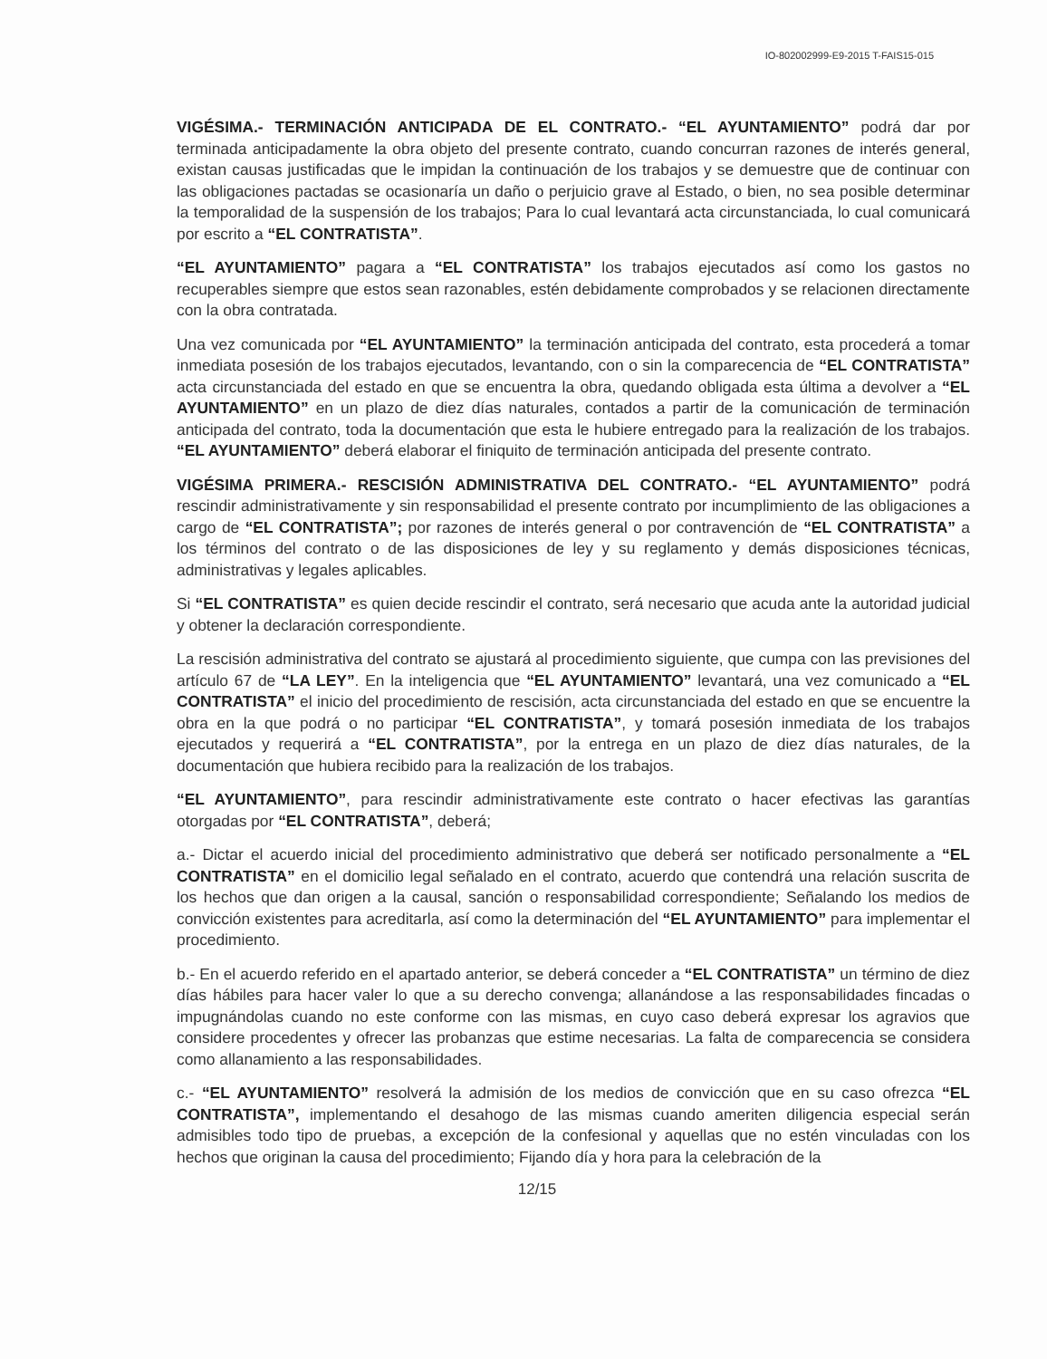IO-802002999-E9-2015 T-FAIS15-015
VIGÉSIMA.- TERMINACIÓN ANTICIPADA DE EL CONTRATO.- “EL AYUNTAMIENTO” podrá dar por terminada anticipadamente la obra objeto del presente contrato, cuando concurran razones de interés general, existan causas justificadas que le impidan la continuación de los trabajos y se demuestre que de continuar con las obligaciones pactadas se ocasionaría un daño o perjuicio grave al Estado, o bien, no sea posible determinar la temporalidad de la suspensión de los trabajos; Para lo cual levantará acta circunstanciada, lo cual comunicará por escrito a “EL CONTRATISTA”.
“EL AYUNTAMIENTO” pagara a “EL CONTRATISTA” los trabajos ejecutados así como los gastos no recuperables siempre que estos sean razonables, estén debidamente comprobados y se relacionen directamente con la obra contratada.
Una vez comunicada por “EL AYUNTAMIENTO” la terminación anticipada del contrato, esta procederá a tomar inmediata posesión de los trabajos ejecutados, levantando, con o sin la comparecencia de “EL CONTRATISTA” acta circunstanciada del estado en que se encuentra la obra, quedando obligada esta última a devolver a “EL AYUNTAMIENTO” en un plazo de diez días naturales, contados a partir de la comunicación de terminación anticipada del contrato, toda la documentación que esta le hubiere entregado para la realización de los trabajos. “EL AYUNTAMIENTO” deberá elaborar el finiquito de terminación anticipada del presente contrato.
VIGÉSIMA PRIMERA.- RESCISIÓN ADMINISTRATIVA DEL CONTRATO.- “EL AYUNTAMIENTO” podrá rescindir administrativamente y sin responsabilidad el presente contrato por incumplimiento de las obligaciones a cargo de “EL CONTRATISTA”; por razones de interés general o por contravención de “EL CONTRATISTA” a los términos del contrato o de las disposiciones de ley y su reglamento y demás disposiciones técnicas, administrativas y legales aplicables.
Si “EL CONTRATISTA” es quien decide rescindir el contrato, será necesario que acuda ante la autoridad judicial y obtener la declaración correspondiente.
La rescisión administrativa del contrato se ajustará al procedimiento siguiente, que cumpa con las previsiones del artículo 67 de “LA LEY”. En la inteligencia que “EL AYUNTAMIENTO” levantará, una vez comunicado a “EL CONTRATISTA” el inicio del procedimiento de rescisión, acta circunstanciada del estado en que se encuentre la obra en la que podrá o no participar “EL CONTRATISTA”, y tomará posesión inmediata de los trabajos ejecutados y requerirá a “EL CONTRATISTA”, por la entrega en un plazo de diez días naturales, de la documentación que hubiera recibido para la realización de los trabajos.
“EL AYUNTAMIENTO”, para rescindir administrativamente este contrato o hacer efectivas las garantías otorgadas por “EL CONTRATISTA”, deberá;
a.- Dictar el acuerdo inicial del procedimiento administrativo que deberá ser notificado personalmente a “EL CONTRATISTA” en el domicilio legal señalado en el contrato, acuerdo que contendrá una relación suscrita de los hechos que dan origen a la causal, sanción o responsabilidad correspondiente; Señalando los medios de convicción existentes para acreditarla, así como la determinación del “EL AYUNTAMIENTO” para implementar el procedimiento.
b.- En el acuerdo referido en el apartado anterior, se deberá conceder a “EL CONTRATISTA” un término de diez días hábiles para hacer valer lo que a su derecho convenga; allanándose a las responsabilidades fincadas o impugnándolas cuando no este conforme con las mismas, en cuyo caso deberá expresar los agravios que considere procedentes y ofrecer las probanzas que estime necesarias. La falta de comparecencia se considera como allanamiento a las responsabilidades.
c.- “EL AYUNTAMIENTO” resolverá la admisión de los medios de convicción que en su caso ofrezca “EL CONTRATISTA”, implementando el desahogo de las mismas cuando ameriten diligencia especial serán admisibles todo tipo de pruebas, a excepción de la confesional y aquellas que no estén vinculadas con los hechos que originan la causa del procedimiento; Fijando día y hora para la celebración de la
12/15